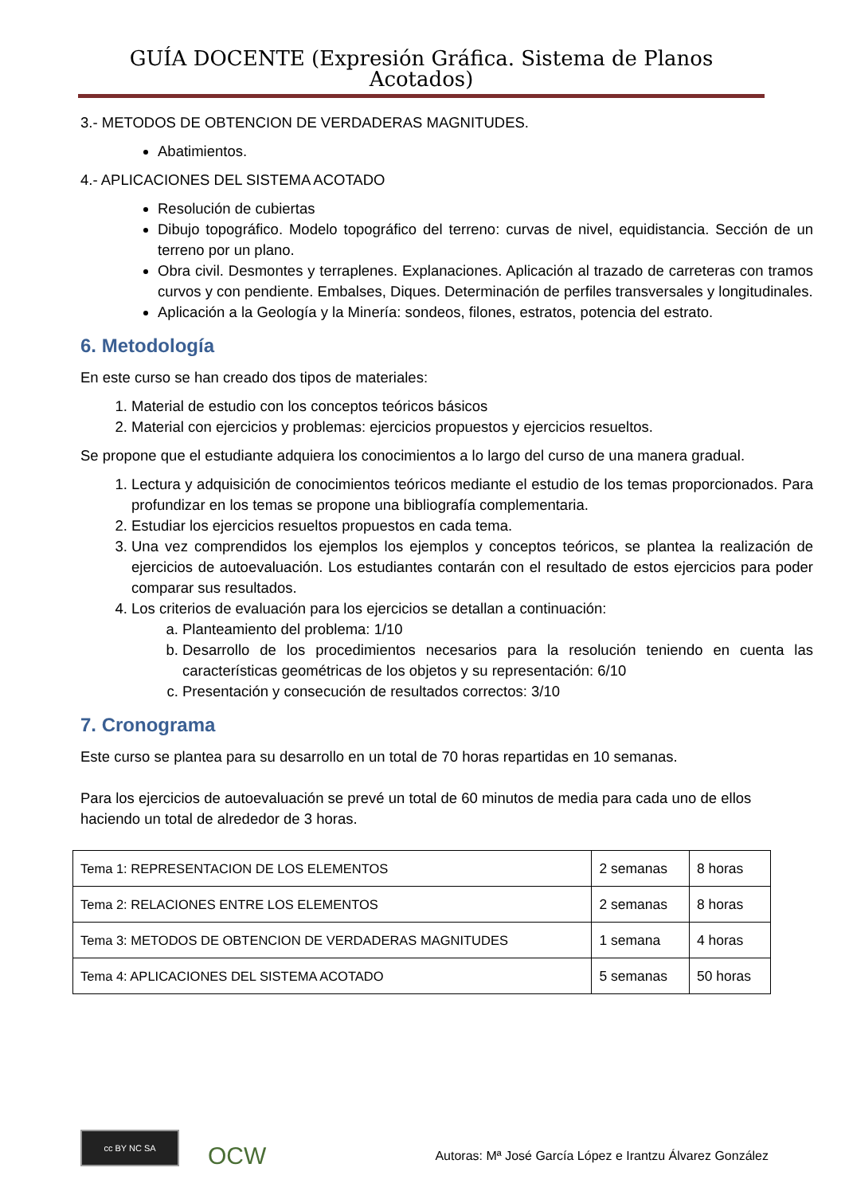GUÍA DOCENTE (Expresión Gráfica. Sistema de Planos Acotados)
3.- METODOS DE OBTENCION DE VERDADERAS MAGNITUDES.
Abatimientos.
4.- APLICACIONES DEL SISTEMA ACOTADO
Resolución de cubiertas
Dibujo topográfico. Modelo topográfico del terreno: curvas de nivel, equidistancia. Sección de un terreno por un plano.
Obra civil. Desmontes y terraplenes. Explanaciones. Aplicación al trazado de carreteras con tramos curvos y con pendiente. Embalses, Diques. Determinación de perfiles transversales y longitudinales.
Aplicación a la Geología y la Minería: sondeos, filones, estratos, potencia del estrato.
6. Metodología
En este curso se han creado dos tipos de materiales:
1. Material de estudio con los conceptos teóricos básicos
2. Material con ejercicios y problemas: ejercicios propuestos y ejercicios resueltos.
Se propone que el estudiante adquiera los conocimientos a lo largo del curso de una manera gradual.
1. Lectura y adquisición de conocimientos teóricos mediante el estudio de los temas proporcionados. Para profundizar en los temas se propone una bibliografía complementaria.
2. Estudiar los ejercicios resueltos propuestos en cada tema.
3. Una vez comprendidos los ejemplos los ejemplos y conceptos teóricos, se plantea la realización de ejercicios de autoevaluación. Los estudiantes contarán con el resultado de estos ejercicios para poder comparar sus resultados.
4. Los criterios de evaluación para los ejercicios se detallan a continuación:
a. Planteamiento del problema: 1/10
b. Desarrollo de los procedimientos necesarios para la resolución teniendo en cuenta las características geométricas de los objetos y su representación: 6/10
c. Presentación y consecución de resultados correctos: 3/10
7. Cronograma
Este curso se plantea para su desarrollo en un total de 70 horas repartidas en 10 semanas.
Para los ejercicios de autoevaluación se prevé un total de 60 minutos de media para cada uno de ellos haciendo un total de alrededor de 3 horas.
| Tema 1: REPRESENTACION DE LOS ELEMENTOS | 2 semanas | 8 horas |
| Tema 2: RELACIONES ENTRE LOS ELEMENTOS | 2 semanas | 8 horas |
| Tema 3: METODOS DE OBTENCION DE VERDADERAS MAGNITUDES | 1 semana | 4 horas |
| Tema 4: APLICACIONES DEL SISTEMA ACOTADO | 5 semanas | 50 horas |
cc BY NC SA
OCW
Autoras: Mª José García López e Irantzu Álvarez González